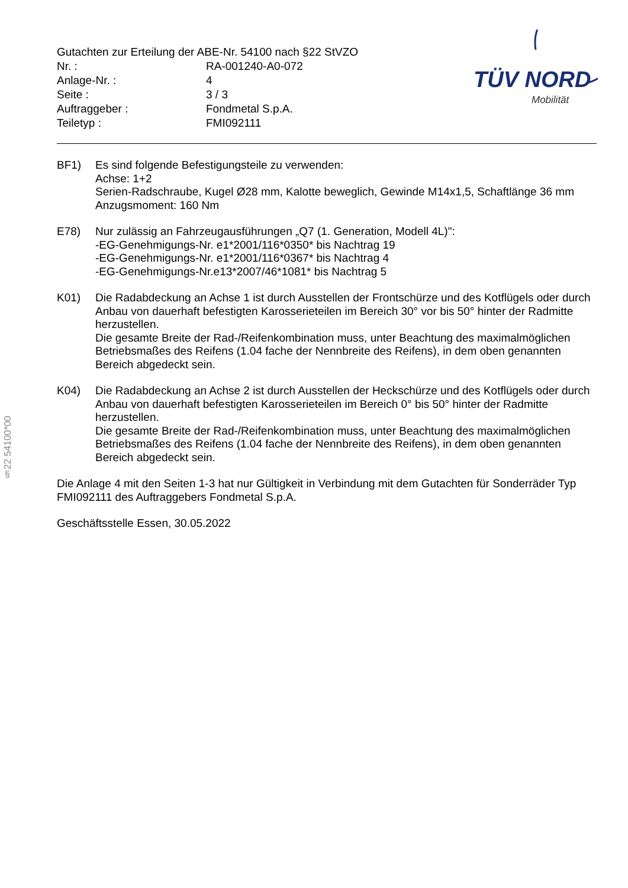Gutachten zur Erteilung der ABE-Nr. 54100 nach §22 StVZO
| Nr. : | RA-001240-A0-072 |
| Anlage-Nr. : | 4 |
| Seite : | 3 / 3 |
| Auftraggeber : | Fondmetal S.p.A. |
| Teiletyp : | FMI092111 |
TÜV NORD
Mobilität
BF1) Es sind folgende Befestigungsteile zu verwenden:
Achse: 1+2
Serien-Radschraube, Kugel Ø28 mm, Kalotte beweglich, Gewinde M14x1,5, Schaftlänge 36 mm
Anzugsmoment: 160 Nm
E78) Nur zulässig an Fahrzeugausführungen „Q7 (1. Generation, Modell 4L)":
-EG-Genehmigungs-Nr. e1*2001/116*0350* bis Nachtrag 19
-EG-Genehmigungs-Nr. e1*2001/116*0367* bis Nachtrag 4
-EG-Genehmigungs-Nr.e13*2007/46*1081* bis Nachtrag 5
K01) Die Radabdeckung an Achse 1 ist durch Ausstellen der Frontschürze und des Kotflügels oder durch Anbau von dauerhaft befestigten Karosserieteilen im Bereich 30° vor bis 50° hinter der Radmitte herzustellen.
Die gesamte Breite der Rad-/Reifenkombination muss, unter Beachtung des maximalmöglichen Betriebsmaßes des Reifens (1.04 fache der Nennbreite des Reifens), in dem oben genannten Bereich abgedeckt sein.
K04) Die Radabdeckung an Achse 2 ist durch Ausstellen der Heckschürze und des Kotflügels oder durch Anbau von dauerhaft befestigten Karosserieteilen im Bereich 0° bis 50° hinter der Radmitte herzustellen.
Die gesamte Breite der Rad-/Reifenkombination muss, unter Beachtung des maximalmöglichen Betriebsmaßes des Reifens (1.04 fache der Nennbreite des Reifens), in dem oben genannten Bereich abgedeckt sein.
Die Anlage 4 mit den Seiten 1-3 hat nur Gültigkeit in Verbindung mit dem Gutachten für Sonderräder Typ FMI092111 des Auftraggebers Fondmetal S.p.A.
Geschäftsstelle Essen, 30.05.2022
§22 54100*00